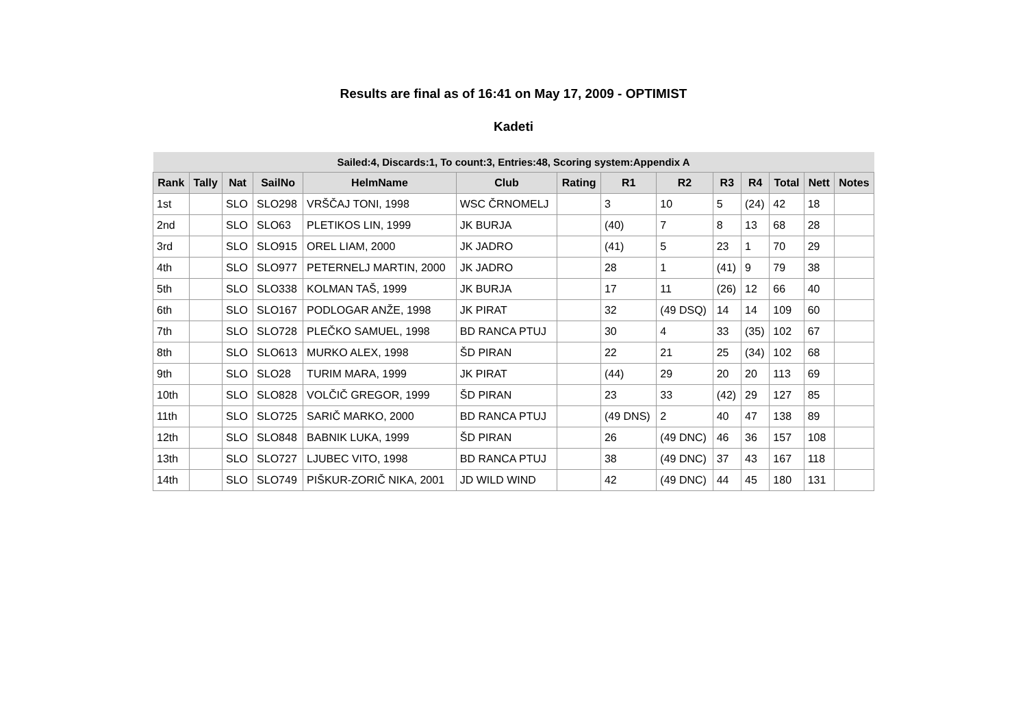Results are final as of 16:41 on May 17, 2009 - OPTIMIST
Kadeti
| Sailed:4, Discards:1, To count:3, Entries:48, Scoring system:Appendix A | | | | | | | | | | | | | |
| --- | --- | --- | --- | --- | --- | --- | --- | --- | --- | --- | --- | --- | --- |
| Rank | Tally | Nat | SailNo | HelmName | Club | Rating | R1 | R2 | R3 | R4 | Total | Nett | Notes |
| 1st | | SLO | SLO298 | VRŠČAJ TONI, 1998 | WSC ČRNOMELJ | | 3 | 10 | 5 | (24) | 42 | 18 | |
| 2nd | | SLO | SLO63 | PLETIKOS LIN, 1999 | JK BURJA | | (40) | 7 | 8 | 13 | 68 | 28 | |
| 3rd | | SLO | SLO915 | OREL LIAM, 2000 | JK JADRO | | (41) | 5 | 23 | 1 | 70 | 29 | |
| 4th | | SLO | SLO977 | PETERNELJ MARTIN, 2000 | JK JADRO | | 28 | 1 | (41) | 9 | 79 | 38 | |
| 5th | | SLO | SLO338 | KOLMAN TAŠ, 1999 | JK BURJA | | 17 | 11 | (26) | 12 | 66 | 40 | |
| 6th | | SLO | SLO167 | PODLOGAR ANŽE, 1998 | JK PIRAT | | 32 | (49 DSQ) | 14 | 14 | 109 | 60 | |
| 7th | | SLO | SLO728 | PLEČKO SAMUEL, 1998 | BD RANCA PTUJ | | 30 | 4 | 33 | (35) | 102 | 67 | |
| 8th | | SLO | SLO613 | MURKO ALEX, 1998 | ŠD PIRAN | | 22 | 21 | 25 | (34) | 102 | 68 | |
| 9th | | SLO | SLO28 | TURIM MARA, 1999 | JK PIRAT | | (44) | 29 | 20 | 20 | 113 | 69 | |
| 10th | | SLO | SLO828 | VOLČIČ GREGOR, 1999 | ŠD PIRAN | | 23 | 33 | (42) | 29 | 127 | 85 | |
| 11th | | SLO | SLO725 | SARIČ MARKO, 2000 | BD RANCA PTUJ | | (49 DNS) | 2 | 40 | 47 | 138 | 89 | |
| 12th | | SLO | SLO848 | BABNIK LUKA, 1999 | ŠD PIRAN | | 26 | (49 DNC) | 46 | 36 | 157 | 108 | |
| 13th | | SLO | SLO727 | LJUBEC VITO, 1998 | BD RANCA PTUJ | | 38 | (49 DNC) | 37 | 43 | 167 | 118 | |
| 14th | | SLO | SLO749 | PIŠKUR-ZORIČ NIKA, 2001 | JD WILD WIND | | 42 | (49 DNC) | 44 | 45 | 180 | 131 | |